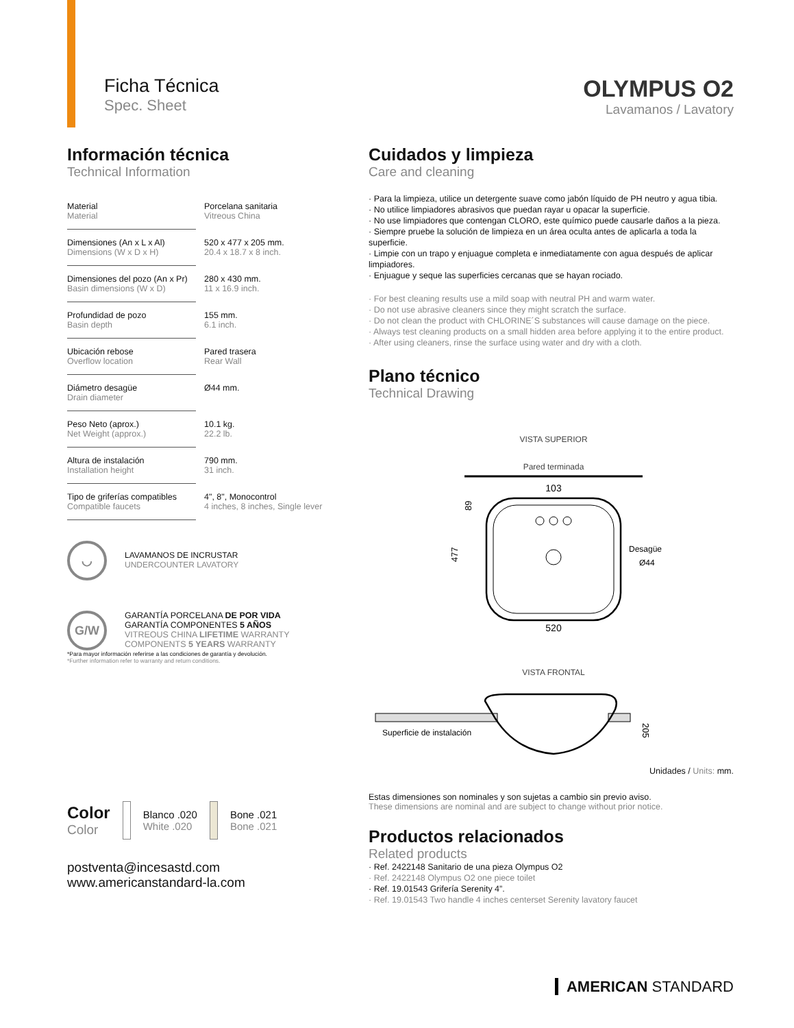Ficha Técnica
Spec. Sheet
OLYMPUS O2
Lavamanos / Lavatory
Información técnica
Technical Information
| Material Material | Porcelana sanitaria Vitreous China |
| Dimensiones (An x L x Al) Dimensions (W x D x H) | 520 x 477 x 205 mm. 20.4 x 18.7 x 8 inch. |
| Dimensiones del pozo (An x Pr) Basin dimensions (W x D) | 280 x 430 mm. 11 x 16.9 inch. |
| Profundidad de pozo Basin depth | 155 mm. 6.1 inch. |
| Ubicación rebose Overflow location | Pared trasera Rear Wall |
| Diámetro desagüe Drain diameter | Ø44 mm. |
| Peso Neto (aprox.) Net Weight (approx.) | 10.1 kg. 22.2 lb. |
| Altura de instalación Installation height | 790 mm. 31 inch. |
| Tipo de griferías compatibles Compatible faucets | 4", 8", Monocontrol 4 inches, 8 inches, Single lever |
◡
LAVAMANOS DE INCRUSTAR
UNDERCOUNTER LAVATORY
G/W
GARANTÍA PORCELANA DE POR VIDA
GARANTÍA COMPONENTES 5 AÑOS
VITREOUS CHINA LIFETIME WARRANTY
COMPONENTS 5 YEARS WARRANTY
*Para mayor información referirse a las condiciones de garantía y devolución.
*Further information refer to warranty and return conditions.
Color
Color
Blanco .020
White .020
Bone .021
Bone .021
postventa@incesastd.com
www.americanstandard-la.com
Cuidados y limpieza
Care and cleaning
· Para la limpieza, utilice un detergente suave como jabón líquido de PH neutro y agua tibia.
· No utilice limpiadores abrasivos que puedan rayar u opacar la superficie.
· No use limpiadores que contengan CLORO, este químico puede causarle daños a la pieza.
· Siempre pruebe la solución de limpieza en un área oculta antes de aplicarla a toda la superficie.
· Limpie con un trapo y enjuague completa e inmediatamente con agua después de aplicar limpiadores.
· Enjuague y seque las superficies cercanas que se hayan rociado.
· For best cleaning results use a mild soap with neutral PH and warm water.
· Do not use abrasive cleaners since they might scratch the surface.
· Do not clean the product with CHLORINE´S substances will cause damage on the piece.
· Always test cleaning products on a small hidden area before applying it to the entire product.
· After using cleaners, rinse the surface using water and dry with a cloth.
Plano técnico
Technical Drawing
VISTA SUPERIOR
Pared terminada
103
Desagüe
Ø44
520
477
89
VISTA FRONTAL
Superficie de instalación
205
Unidades / Units: mm.
Estas dimensiones son nominales y son sujetas a cambio sin previo aviso.
These dimensions are nominal and are subject to change without prior notice.
Productos relacionados
Related products
· Ref. 2422148 Sanitario de una pieza Olympus O2
· Ref. 2422148 Olympus O2 one piece toilet
· Ref. 19.01543 Grifería Serenity 4”.
· Ref. 19.01543 Two handle 4 inches centerset Serenity lavatory faucet
AMERICAN STANDARD